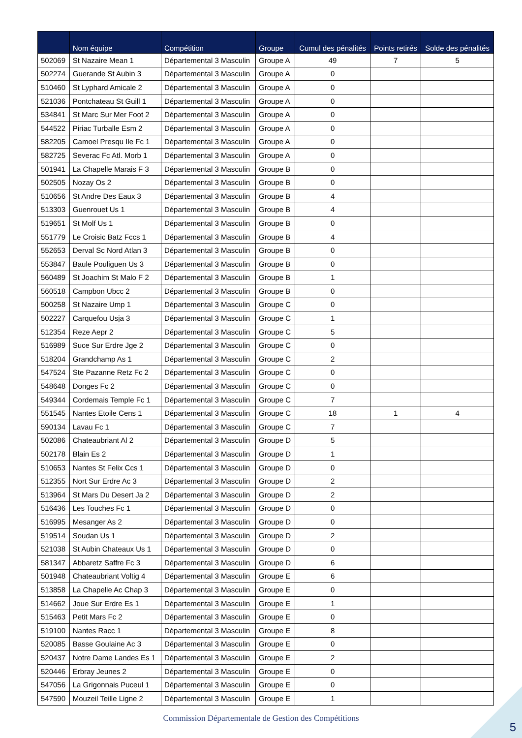| | Nom équipe | Compétition | Groupe | Cumul des pénalités | Points retirés | Solde des pénalités |
| --- | --- | --- | --- | --- | --- | --- |
| 502069 | St Nazaire Mean 1 | Départemental 3 Masculin | Groupe A | 49 | 7 | 5 |
| 502274 | Guerande St Aubin 3 | Départemental 3 Masculin | Groupe A | 0 | | |
| 510460 | St Lyphard Amicale 2 | Départemental 3 Masculin | Groupe A | 0 | | |
| 521036 | Pontchateau St Guill 1 | Départemental 3 Masculin | Groupe A | 0 | | |
| 534841 | St Marc Sur Mer Foot 2 | Départemental 3 Masculin | Groupe A | 0 | | |
| 544522 | Piriac Turballe Esm 2 | Départemental 3 Masculin | Groupe A | 0 | | |
| 582205 | Camoel Presqu Ile Fc 1 | Départemental 3 Masculin | Groupe A | 0 | | |
| 582725 | Severac Fc Atl. Morb 1 | Départemental 3 Masculin | Groupe A | 0 | | |
| 501941 | La Chapelle Marais F 3 | Départemental 3 Masculin | Groupe B | 0 | | |
| 502505 | Nozay Os 2 | Départemental 3 Masculin | Groupe B | 0 | | |
| 510656 | St Andre Des Eaux 3 | Départemental 3 Masculin | Groupe B | 4 | | |
| 513303 | Guenrouet Us 1 | Départemental 3 Masculin | Groupe B | 4 | | |
| 519651 | St Molf Us 1 | Départemental 3 Masculin | Groupe B | 0 | | |
| 551779 | Le Croisic Batz Fccs 1 | Départemental 3 Masculin | Groupe B | 4 | | |
| 552653 | Derval Sc Nord Atlan 3 | Départemental 3 Masculin | Groupe B | 0 | | |
| 553847 | Baule Pouliguen Us 3 | Départemental 3 Masculin | Groupe B | 0 | | |
| 560489 | St Joachim St Malo F 2 | Départemental 3 Masculin | Groupe B | 1 | | |
| 560518 | Campbon Ubcc 2 | Départemental 3 Masculin | Groupe B | 0 | | |
| 500258 | St Nazaire Ump 1 | Départemental 3 Masculin | Groupe C | 0 | | |
| 502227 | Carquefou Usja 3 | Départemental 3 Masculin | Groupe C | 1 | | |
| 512354 | Reze Aepr 2 | Départemental 3 Masculin | Groupe C | 5 | | |
| 516989 | Suce Sur Erdre Jge 2 | Départemental 3 Masculin | Groupe C | 0 | | |
| 518204 | Grandchamp As 1 | Départemental 3 Masculin | Groupe C | 2 | | |
| 547524 | Ste Pazanne Retz Fc 2 | Départemental 3 Masculin | Groupe C | 0 | | |
| 548648 | Donges Fc 2 | Départemental 3 Masculin | Groupe C | 0 | | |
| 549344 | Cordemais Temple Fc 1 | Départemental 3 Masculin | Groupe C | 7 | | |
| 551545 | Nantes Etoile Cens 1 | Départemental 3 Masculin | Groupe C | 18 | 1 | 4 |
| 590134 | Lavau Fc 1 | Départemental 3 Masculin | Groupe C | 7 | | |
| 502086 | Chateaubriant Al 2 | Départemental 3 Masculin | Groupe D | 5 | | |
| 502178 | Blain Es 2 | Départemental 3 Masculin | Groupe D | 1 | | |
| 510653 | Nantes St Felix Ccs 1 | Départemental 3 Masculin | Groupe D | 0 | | |
| 512355 | Nort Sur Erdre Ac 3 | Départemental 3 Masculin | Groupe D | 2 | | |
| 513964 | St Mars Du Desert Ja 2 | Départemental 3 Masculin | Groupe D | 2 | | |
| 516436 | Les Touches Fc 1 | Départemental 3 Masculin | Groupe D | 0 | | |
| 516995 | Mesanger As 2 | Départemental 3 Masculin | Groupe D | 0 | | |
| 519514 | Soudan Us 1 | Départemental 3 Masculin | Groupe D | 2 | | |
| 521038 | St Aubin Chateaux Us 1 | Départemental 3 Masculin | Groupe D | 0 | | |
| 581347 | Abbaretz Saffre Fc 3 | Départemental 3 Masculin | Groupe D | 6 | | |
| 501948 | Chateaubriant Voltig 4 | Départemental 3 Masculin | Groupe E | 6 | | |
| 513858 | La Chapelle Ac Chap 3 | Départemental 3 Masculin | Groupe E | 0 | | |
| 514662 | Joue Sur Erdre Es 1 | Départemental 3 Masculin | Groupe E | 1 | | |
| 515463 | Petit Mars Fc 2 | Départemental 3 Masculin | Groupe E | 0 | | |
| 519100 | Nantes Racc 1 | Départemental 3 Masculin | Groupe E | 8 | | |
| 520085 | Basse Goulaine Ac 3 | Départemental 3 Masculin | Groupe E | 0 | | |
| 520437 | Notre Dame Landes Es 1 | Départemental 3 Masculin | Groupe E | 2 | | |
| 520446 | Erbray Jeunes 2 | Départemental 3 Masculin | Groupe E | 0 | | |
| 547056 | La Grigonnais Puceul 1 | Départemental 3 Masculin | Groupe E | 0 | | |
| 547590 | Mouzeil Teille Ligne 2 | Départemental 3 Masculin | Groupe E | 1 | | |
Commission Départementale de Gestion des Compétitions
5